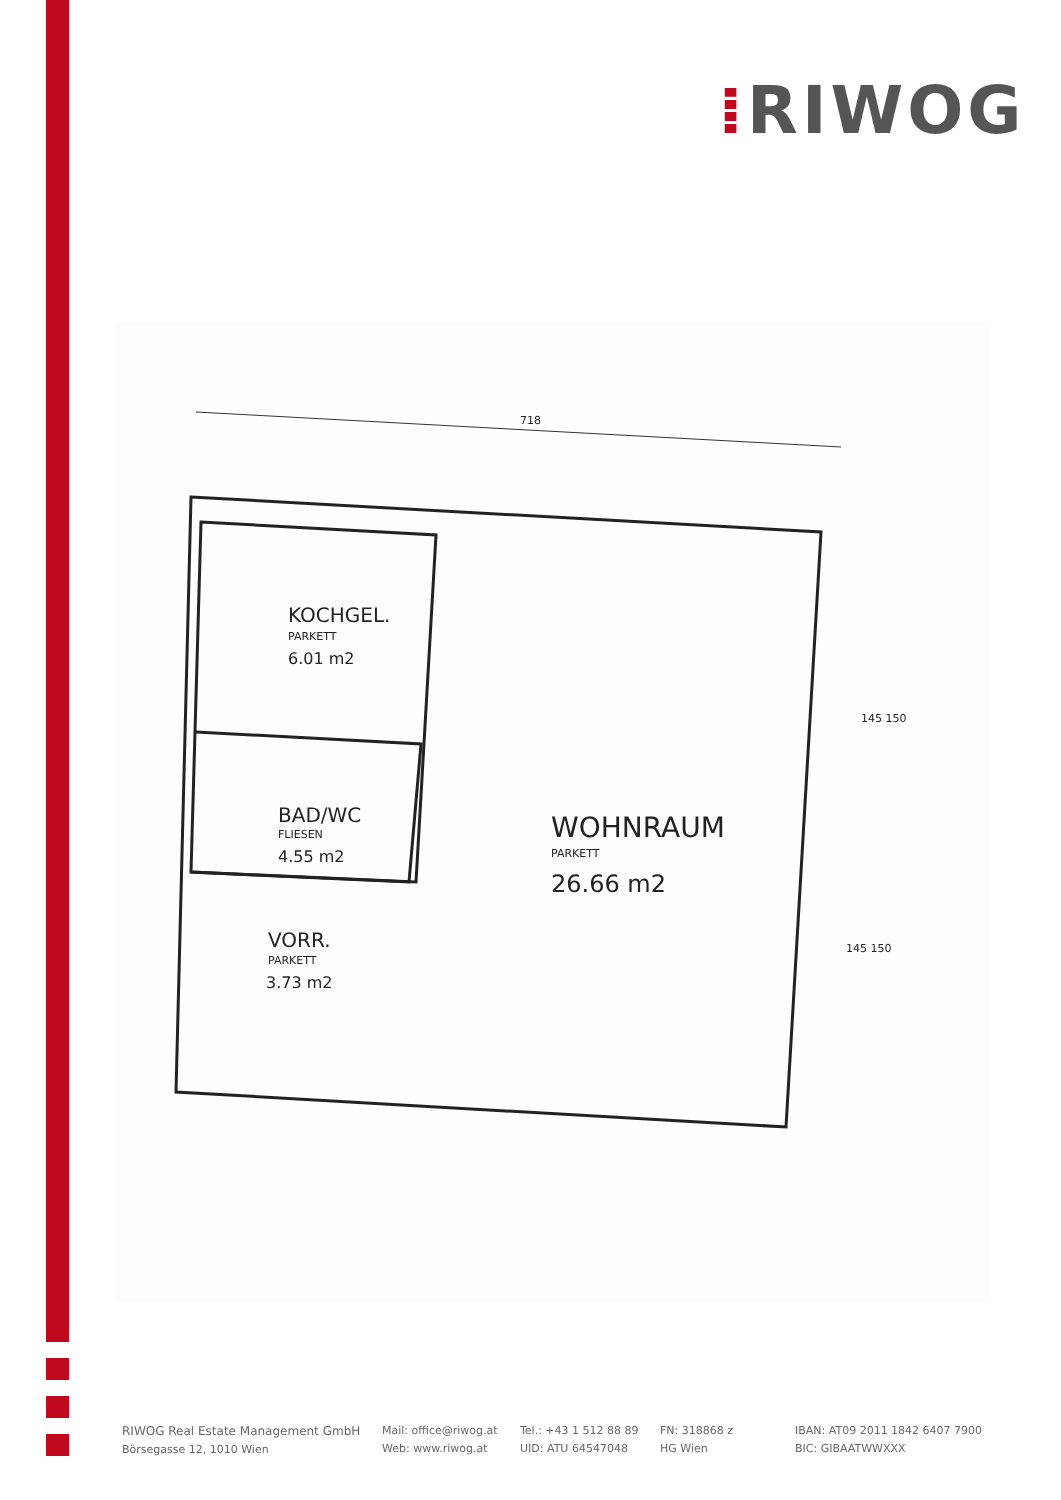⁞RIWOG
718
KOCHGEL.
PARKETT
6.01 m2
BAD/WC
FLIESEN
4.55 m2
VORR.
PARKETT
3.73 m2
WOHNRAUM
PARKETT
26.66 m2
145 150
145 150
RIWOG Real Estate Management GmbH
Börsegasse 12, 1010 Wien
Mail: office@riwog.at
Web: www.riwog.at
Tel.: +43 1 512 88 89
UID: ATU 64547048
FN: 318868 z
HG Wien
IBAN: AT09 2011 1842 6407 7900
BIC: GIBAATWWXXX